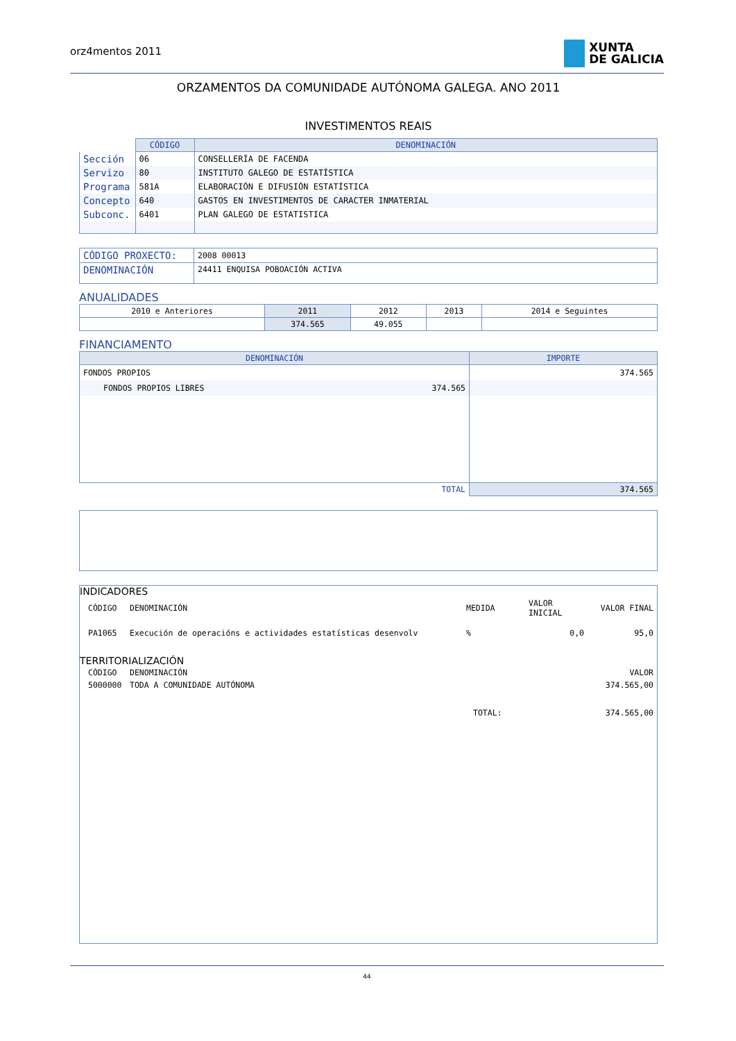orz4mentos 2011
XUNTA
DE GALICIA
ORZAMENTOS DA COMUNIDADE AUTÓNOMA GALEGA. ANO 2011
INVESTIMENTOS REAIS
| | CÓDIGO | DENOMINACIÓN |
| Sección | 06 | CONSELLERÍA DE FACENDA |
| Servizo | 80 | INSTITUTO GALEGO DE ESTATÍSTICA |
| Programa | 581A | ELABORACIÓN E DIFUSIÓN ESTATÍSTICA |
| Concepto | 640 | GASTOS EN INVESTIMENTOS DE CARACTER INMATERIAL |
| Subconc. | 6401 | PLAN GALEGO DE ESTATISTICA |
| CÓDIGO PROXECTO: | 2008 00013 |
| DENOMINACIÓN | 24411 ENQUISA POBOACIÓN ACTIVA |
ANUALIDADES
| 2010 e Anteriores | 2011 | 2012 | 2013 | 2014 e Seguintes |
| | 374.565 | 49.055 | | |
FINANCIAMENTO
| DENOMINACIÓN | IMPORTE |
| --- | --- |
| FONDOS PROPIOS | 374.565 |
| FONDOS PROPIOS LIBRES 374.565 | |
| TOTAL | 374.565 |
INDICADORES
| CÓDIGO | DENOMINACIÓN | MEDIDA | VALOR INICIAL | VALOR FINAL |
| PA1065 | Execución de operacións e actividades estatísticas desenvolv | % | 0,0 | 95,0 |
TERRITORIALIZACIÓN
| CÓDIGO | DENOMINACIÓN | | VALOR |
| 5000000 | TODA A COMUNIDADE AUTÓNOMA | | 374.565,00 |
| | | TOTAL: | 374.565,00 |
44